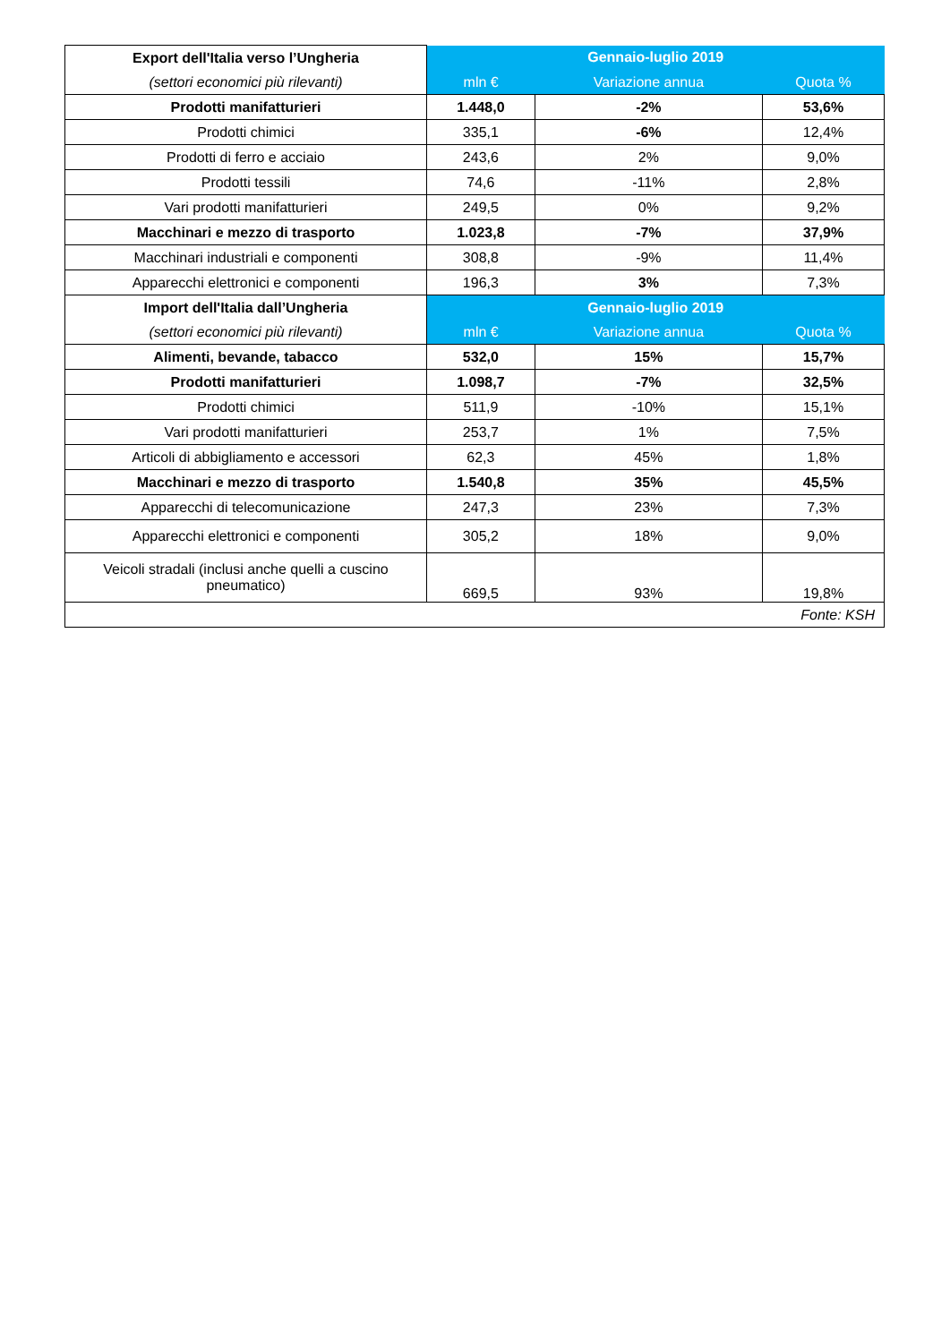| Export dell'Italia verso l’Ungheria | Gennaio-luglio 2019 | | |
| --- | --- | --- | --- |
| (settori economici più rilevanti) | mln € | Variazione annua | Quota % |
| Prodotti manifatturieri | 1.448,0 | -2% | 53,6% |
| Prodotti chimici | 335,1 | -6% | 12,4% |
| Prodotti di ferro e acciaio | 243,6 | 2% | 9,0% |
| Prodotti tessili | 74,6 | -11% | 2,8% |
| Vari prodotti manifatturieri | 249,5 | 0% | 9,2% |
| Macchinari e mezzo di trasporto | 1.023,8 | -7% | 37,9% |
| Macchinari industriali e componenti | 308,8 | -9% | 11,4% |
| Apparecchi elettronici e componenti | 196,3 | 3% | 7,3% |
| Import dell'Italia dall’Ungheria | Gennaio-luglio 2019 | | |
| (settori economici più rilevanti) | mln € | Variazione annua | Quota % |
| Alimenti, bevande, tabacco | 532,0 | 15% | 15,7% |
| Prodotti manifatturieri | 1.098,7 | -7% | 32,5% |
| Prodotti chimici | 511,9 | -10% | 15,1% |
| Vari prodotti manifatturieri | 253,7 | 1% | 7,5% |
| Articoli di abbigliamento e accessori | 62,3 | 45% | 1,8% |
| Macchinari e mezzo di trasporto | 1.540,8 | 35% | 45,5% |
| Apparecchi di telecomunicazione | 247,3 | 23% | 7,3% |
| Apparecchi elettronici e componenti | 305,2 | 18% | 9,0% |
| Veicoli stradali (inclusi anche quelli a cuscino pneumatico) | 669,5 | 93% | 19,8% |
| Fonte: KSH | | | |